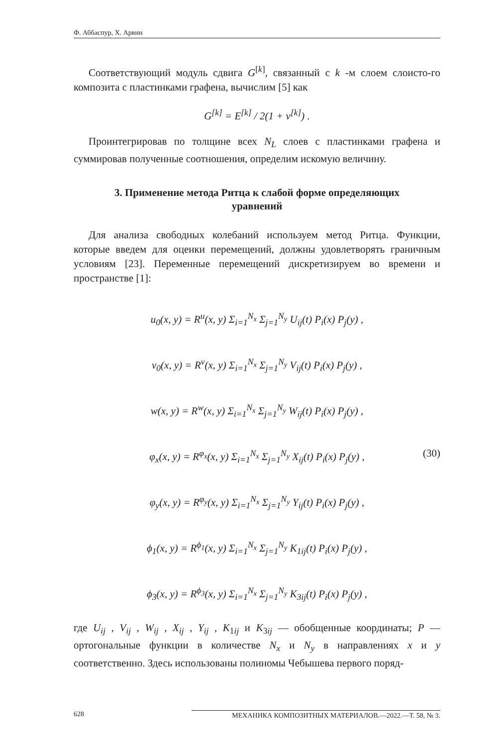Ф. Аббаспур, Х. Арвин
Соответствующий модуль сдвига G<sup>[k]</sup>, связанный с k -м слоем слоисто-го композита с пластинками графена, вычислим [5] как
G<sup>[k]</sup> = E<sup>[k]</sup> / 2(1 + ν<sup>[k]</sup>) .
Проинтегрировав по толщине всех N<sub>L</sub> слоев с пластинками графена и суммировав полученные соотношения, определим искомую величину.
3. Применение метода Ритца к слабой форме определяющих уравнений
Для анализа свободных колебаний используем метод Ритца. Функции, которые введем для оценки перемещений, должны удовлетворять граничным условиям [23]. Переменные перемещений дискретизируем во времени и пространстве [1]:
u<sub>0</sub>(x, y) = R<sup>u</sup>(x, y) Σ<sub>i=1</sub><sup>N<sub>x</sub></sup> Σ<sub>j=1</sub><sup>N<sub>y</sub></sup> U<sub>ij</sub>(t) P<sub>i</sub>(x) P<sub>j</sub>(y) ,
v<sub>0</sub>(x, y) = R<sup>v</sup>(x, y) Σ<sub>i=1</sub><sup>N<sub>x</sub></sup> Σ<sub>j=1</sub><sup>N<sub>y</sub></sup> V<sub>ij</sub>(t) P<sub>i</sub>(x) P<sub>j</sub>(y) ,
w(x, y) = R<sup>w</sup>(x, y) Σ<sub>i=1</sub><sup>N<sub>x</sub></sup> Σ<sub>j=1</sub><sup>N<sub>y</sub></sup> W<sub>ij</sub>(t) P<sub>i</sub>(x) P<sub>j</sub>(y) ,
φ<sub>x</sub>(x, y) = R<sup>φ<sub>x</sub></sup>(x, y) Σ<sub>i=1</sub><sup>N<sub>x</sub></sup> Σ<sub>j=1</sub><sup>N<sub>y</sub></sup> X<sub>ij</sub>(t) P<sub>i</sub>(x) P<sub>j</sub>(y) , (30)
φ<sub>y</sub>(x, y) = R<sup>φ<sub>y</sub></sup>(x, y) Σ<sub>i=1</sub><sup>N<sub>x</sub></sup> Σ<sub>j=1</sub><sup>N<sub>y</sub></sup> Y<sub>ij</sub>(t) P<sub>i</sub>(x) P<sub>j</sub>(y) ,
ϕ<sub>1</sub>(x, y) = R<sup>ϕ<sub>1</sub></sup>(x, y) Σ<sub>i=1</sub><sup>N<sub>x</sub></sup> Σ<sub>j=1</sub><sup>N<sub>y</sub></sup> K<sub>1ij</sub>(t) P<sub>i</sub>(x) P<sub>j</sub>(y) ,
ϕ<sub>3</sub>(x, y) = R<sup>ϕ<sub>3</sub></sup>(x, y) Σ<sub>i=1</sub><sup>N<sub>x</sub></sup> Σ<sub>j=1</sub><sup>N<sub>y</sub></sup> K<sub>3ij</sub>(t) P<sub>i</sub>(x) P<sub>j</sub>(y) ,
где U<sub>ij</sub> , V<sub>ij</sub> , W<sub>ij</sub> , X<sub>ij</sub> , Y<sub>ij</sub> , K<sub>1ij</sub> и K<sub>3ij</sub> — обобщенные координаты; P — ортогональные функции в количестве N<sub>x</sub> и N<sub>y</sub> в направлениях x и y соответственно. Здесь использованы полиномы Чебышева первого поряд-
628 МЕХАНИКА КОМПОЗИТНЫХ МАТЕРИАЛОВ.—2022.—Т. 58, № 3.